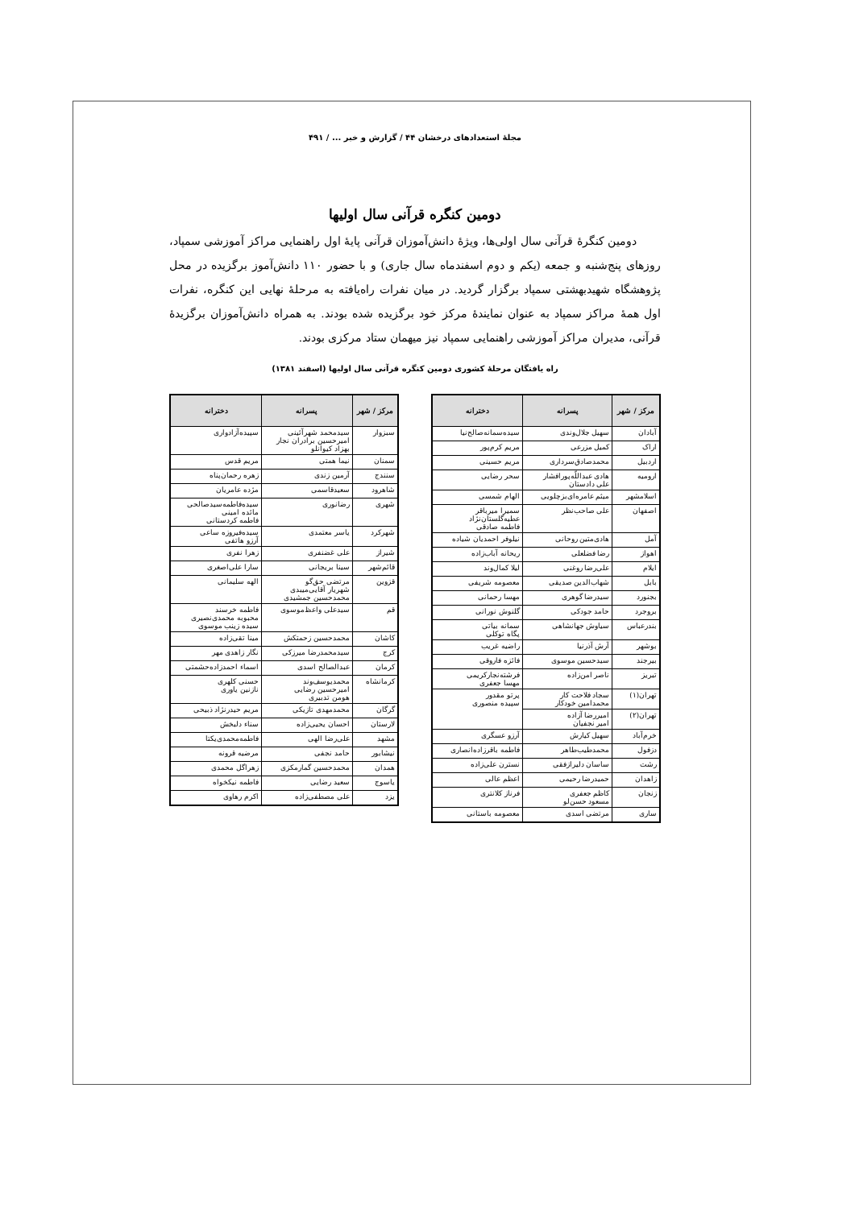مجلهٔ استعدادهای درخشان ۴۴ / گزارش و خبر ... / ۴۹۱
دومین کنگره قرآنی سال اولیها
دومین کنگرهٔ قرآنی سال اولی‌ها، ویژهٔ دانش‌آموزان قرآنی پایهٔ اول راهنمایی مراکز آموزشی سمپاد، روزهای پنج‌شنبه و جمعه (یکم و دوم اسفندماه سال جاری) و با حضور ۱۱۰ دانش‌آموز برگزیده در محل پژوهشگاه شهیدبهشتی سمپاد برگزار گردید. در میان نفرات راه‌یافته به مرحلهٔ نهایی این کنگره، نفرات اول همهٔ مراکز سمپاد به عنوان نمایندهٔ مرکز خود برگزیده شده بودند. به همراه دانش‌آموزان برگزیدهٔ قرآنی، مدیران مراکز آموزشی راهنمایی سمپاد نیز میهمان ستاد مرکزی بودند.
راه یافتگان مرحلهٔ کشوری دومین کنگره قرآنی سال اولیها (اسفند ۱۳۸۱)
| مرکز / شهر | پسرانه | دخترانه |
| --- | --- | --- |
| آبادان | سهیل جلال‌وندی | سیده‌سمانه‌صالح‌نیا |
| اراک | کمیل مزرعی | مریم کرم‌پور |
| اردبیل | محمدصادق‌سرداری | مریم حسینی |
| ارومیه | هادی عبداللّه‌پورافشار علی دادستان | سحر رضایی |
| اسلامشهر | میثم عامره‌ای‌بزچلویی | الهام شمسی |
| اصفهان | علی صاحب‌نظر | سمیرا میرباقر عطیه‌گلستان‌نژاد فاطمه صادقی |
| آمل | هادی‌متین روحانی | نیلوفر احمدیان شیاده |
| اهواز | رضا فضلعلی | ریحانه آباب‌زاده |
| ایلام | علی‌رضا روغنی | لیلا کمال‌وند |
| بابل | شهاب‌الدین صدیقی | معصومه شریفی |
| بجنورد | سیدرضا گوهری | مهسا رحمانی |
| بروجرد | حامد جودکی | گلنوش نورانی |
| بندرعباس | سیاوش جهانشاهی | سمانه بیاتی پگاه توکلی |
| بوشهر | آرش آذرنیا | راضیه غریب |
| بیرجند | سیدحسین موسوی | فائزه فاروقی |
| تبریز | ناصر امن‌زاده | فرشته‌نجارکریمی مهسا جعفری |
| تهران(۱) | سجاد فلاحت کار محمدامین خودکار | پرتو مقدور سپیده منصوری |
| تهران(۲) | امیررضا آزاده امیر نجفیان | |
| خرم‌آباد | سهیل کیارش | آرزو عسگری |
| دزفول | محمدطیب‌طاهر | فاطمه باقرزاده‌انصاری |
| رشت | ساسان دلیرازفقی | نسترن علی‌زاده |
| زاهدان | حمیدرضا رحیمی | اعظم عالی |
| زنجان | کاظم جعفری مسعود حسن‌لو | فرناز کلانتری |
| ساری | مرتضی اسدی | معصومه باستانی |
| مرکز / شهر | پسرانه | دخترانه |
| --- | --- | --- |
| سبزوار | سیدمحمد شهرآئینی امیرحسین برادران نجار بهزاد کیوانلو | سپیده‌آزادواری |
| سمنان | نیما همتی | مریم قدس |
| سنندج | آرمین زندی | زهره رحمان‌پناه |
| شاهرود | سعیدقاسمی | مژده عامریان |
| شهری | رضانوری | سیده‌فاطمه‌سیدصالحی مائده امینی فاطمه کردستانی |
| شهرکرد | یاسر معتمدی | سیده‌فیروزه ساعی آرزو هاتفی |
| شیراز | علی غضنفری | زهرا نفری |
| قائم‌شهر | سینا بریجانی | سارا علی‌اصغری |
| قزوین | مرتضی حق‌گو شهریار آقایی‌میبدی محمدحسین جمشیدی | الهه سلیمانی |
| قم | سیدعلی واعظ‌موسوی | فاطمه خرسند محبوبه محمدی‌نصیری سیده زینب موسوی |
| کاشان | محمدحسین زحمتکش | مینا تقی‌زاده |
| کرج | سیدمحمدرضا میرزکی | نگار زاهدی مهر |
| کرمان | عبدالصالح اسدی | اسماء احمدزاده‌حشمتی |
| کرمانشاه | محمدیوسف‌وند امیرحسین رضایی هومن تدبیری | حسنی کلهری نازنین یاوری |
| گرگان | محمدمهدی تازیکی | مریم حیدرنژاد ذبیحی |
| لارستان | احسان یحیی‌زاده | سناء دلبخش |
| مشهد | علی‌رضا الهی | فاطمه‌محمدی‌یکتا |
| نیشابور | حامد نجفی | مرضیه قرونه |
| همدان | محمدحسین گمارمکزی | زهراگل محمدی |
| یاسوج | سعید رضایی | فاطمه نیکخواه |
| یزد | علی مصطفی‌زاده | اکرم رهاوی |